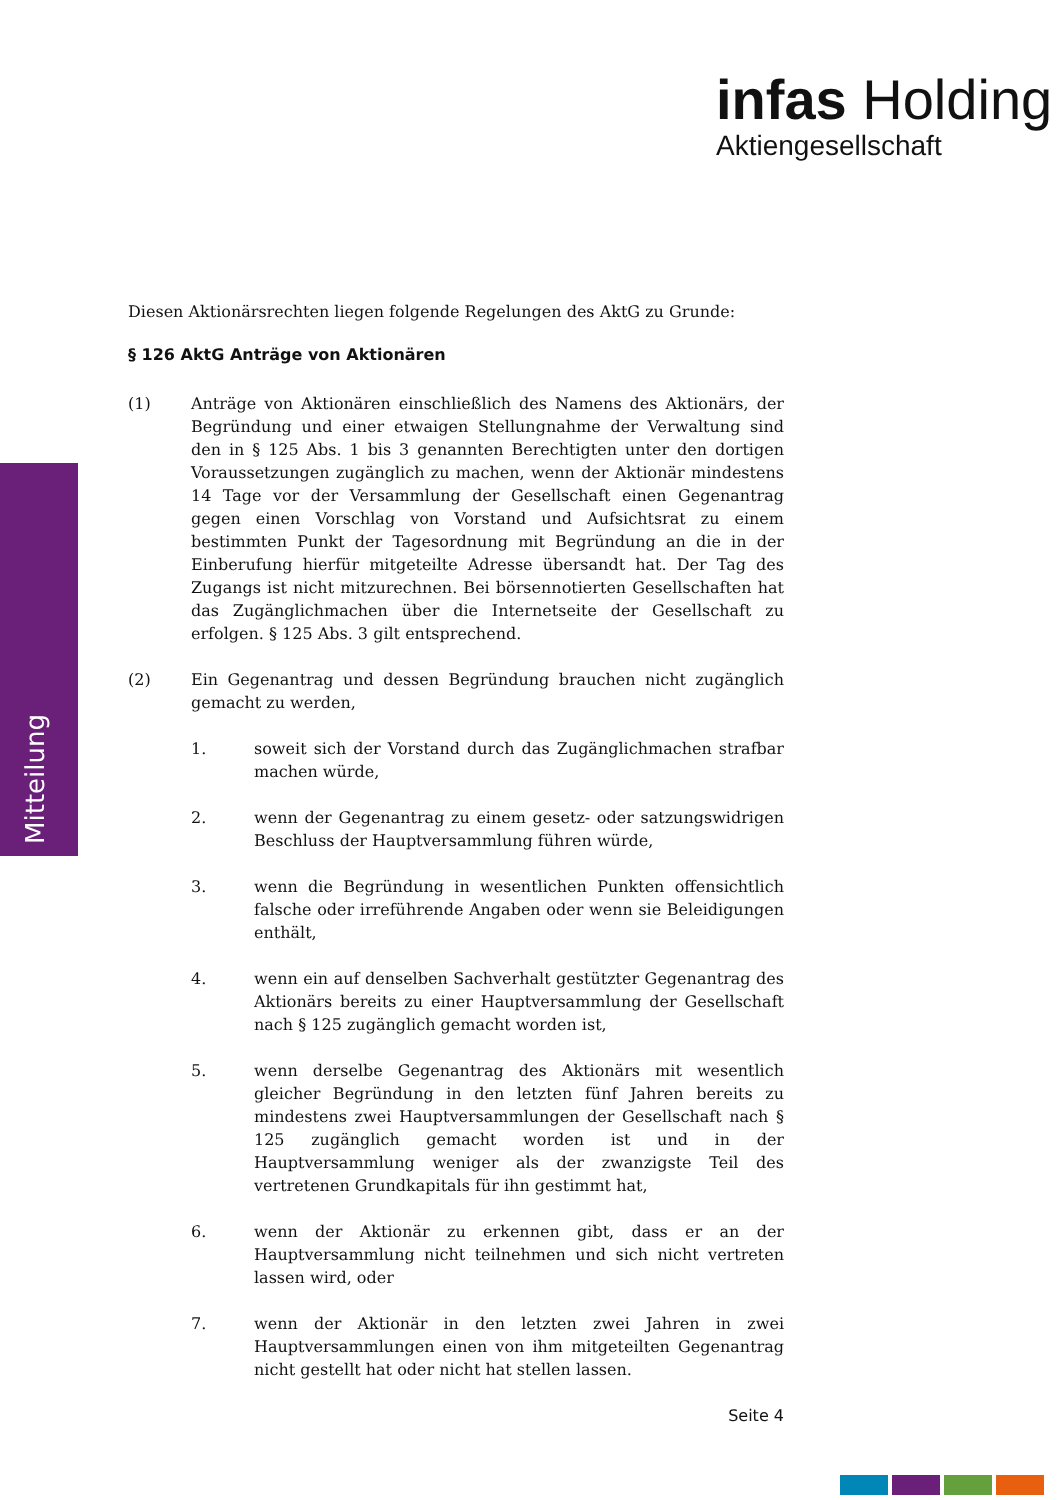infas Holding
Aktiengesellschaft
Mitteilung
Diesen Aktionärsrechten liegen folgende Regelungen des AktG zu Grunde:
§ 126 AktG Anträge von Aktionären
(1) Anträge von Aktionären einschließlich des Namens des Aktionärs, der Begründung und einer etwaigen Stellungnahme der Verwaltung sind den in § 125 Abs. 1 bis 3 genannten Berechtigten unter den dortigen Voraussetzungen zugänglich zu machen, wenn der Aktionär mindestens 14 Tage vor der Versammlung der Gesellschaft einen Gegenantrag gegen einen Vorschlag von Vorstand und Aufsichtsrat zu einem bestimmten Punkt der Tagesordnung mit Begründung an die in der Einberufung hierfür mitgeteilte Adresse übersandt hat. Der Tag des Zugangs ist nicht mitzurechnen. Bei börsennotierten Gesellschaften hat das Zugänglichmachen über die Internetseite der Gesellschaft zu erfolgen. § 125 Abs. 3 gilt entsprechend.
(2) Ein Gegenantrag und dessen Begründung brauchen nicht zugänglich gemacht zu werden,
1. soweit sich der Vorstand durch das Zugänglichmachen strafbar machen würde,
2. wenn der Gegenantrag zu einem gesetz- oder satzungswidrigen Beschluss der Hauptversammlung führen würde,
3. wenn die Begründung in wesentlichen Punkten offensichtlich falsche oder irreführende Angaben oder wenn sie Beleidigungen enthält,
4. wenn ein auf denselben Sachverhalt gestützter Gegenantrag des Aktionärs bereits zu einer Hauptversammlung der Gesellschaft nach § 125 zugänglich gemacht worden ist,
5. wenn derselbe Gegenantrag des Aktionärs mit wesentlich gleicher Begründung in den letzten fünf Jahren bereits zu mindestens zwei Hauptversammlungen der Gesellschaft nach § 125 zugänglich gemacht worden ist und in der Hauptversammlung weniger als der zwanzigste Teil des vertretenen Grundkapitals für ihn gestimmt hat,
6. wenn der Aktionär zu erkennen gibt, dass er an der Hauptversammlung nicht teilnehmen und sich nicht vertreten lassen wird, oder
7. wenn der Aktionär in den letzten zwei Jahren in zwei Hauptversammlungen einen von ihm mitgeteilten Gegenantrag nicht gestellt hat oder nicht hat stellen lassen.
Seite 4